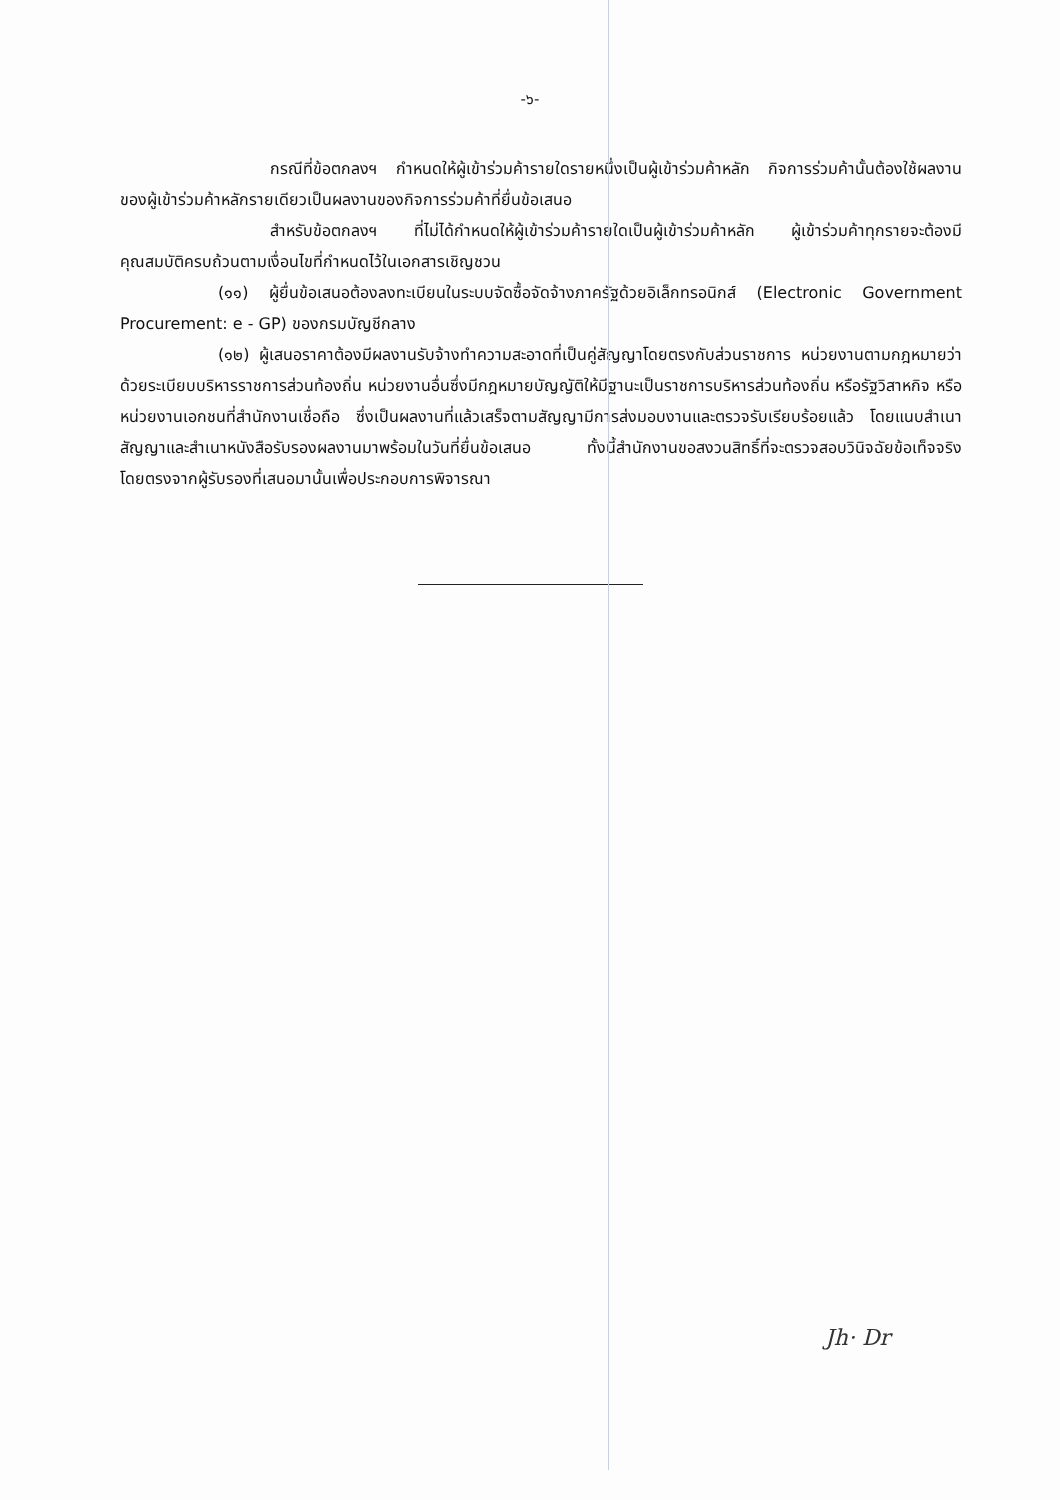-๖-
กรณีที่ข้อตกลงฯ กำหนดให้ผู้เข้าร่วมค้ารายใดรายหนึ่งเป็นผู้เข้าร่วมค้าหลัก กิจการร่วมค้านั้นต้องใช้ผลงานของผู้เข้าร่วมค้าหลักรายเดียวเป็นผลงานของกิจการร่วมค้าที่ยื่นข้อเสนอ
สำหรับข้อตกลงฯ ที่ไม่ได้กำหนดให้ผู้เข้าร่วมค้ารายใดเป็นผู้เข้าร่วมค้าหลัก ผู้เข้าร่วมค้าทุกรายจะต้องมีคุณสมบัติครบถ้วนตามเงื่อนไขที่กำหนดไว้ในเอกสารเชิญชวน
(๑๑) ผู้ยื่นข้อเสนอต้องลงทะเบียนในระบบจัดซื้อจัดจ้างภาครัฐด้วยอิเล็กทรอนิกส์ (Electronic Government Procurement: e - GP) ของกรมบัญชีกลาง
(๑๒) ผู้เสนอราคาต้องมีผลงานรับจ้างทำความสะอาดที่เป็นคู่สัญญาโดยตรงกับส่วนราชการ หน่วยงานตามกฎหมายว่าด้วยระเบียบบริหารราชการส่วนท้องถิ่น หน่วยงานอื่นซึ่งมีกฎหมายบัญญัติให้มีฐานะเป็นราชการบริหารส่วนท้องถิ่น หรือรัฐวิสาหกิจ หรือหน่วยงานเอกชนที่สำนักงานเชื่อถือ ซึ่งเป็นผลงานที่แล้วเสร็จตามสัญญามีการส่งมอบงานและตรวจรับเรียบร้อยแล้ว โดยแนบสำเนาสัญญาและสำเนาหนังสือรับรองผลงานมาพร้อมในวันที่ยื่นข้อเสนอ ทั้งนี้สำนักงานขอสงวนสิทธิ์ที่จะตรวจสอบวินิจฉัยข้อเท็จจริงโดยตรงจากผู้รับรองที่เสนอมานั้นเพื่อประกอบการพิจารณา
Jh· Dr